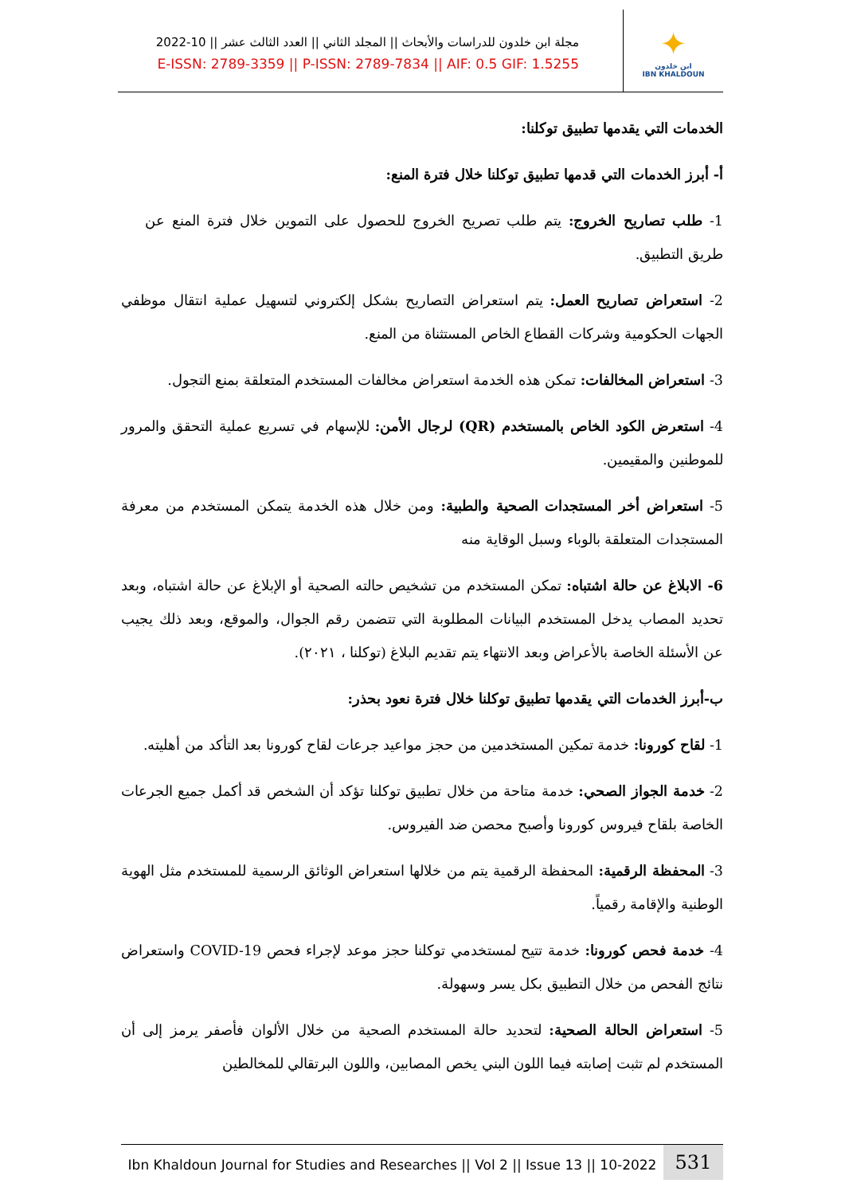مجلة ابن خلدون للدراسات والأبحاث || المجلد الثاني || العدد الثالث عشر || 10-2022
E-ISSN: 2789-3359 || P-ISSN: 2789-7834 || AIF: 0.5 GIF: 1.5255
✦
ابن خلدون
IBN KHALDOUN
الخدمات التي يقدمها تطبيق توكلنا:
أ- أبرز الخدمات التي قدمها تطبيق توكلنا خلال فترة المنع:
1- طلب تصاريح الخروج: يتم طلب تصريح الخروج للحصول على التموين خلال فترة المنع عن طريق التطبيق.
2- استعراض تصاريح العمل: يتم استعراض التصاريح بشكل إلكتروني لتسهيل عملية انتقال موظفي الجهات الحكومية وشركات القطاع الخاص المستثناة من المنع.
3- استعراض المخالفات: تمكن هذه الخدمة استعراض مخالفات المستخدم المتعلقة بمنع التجول.
4- استعرض الكود الخاص بالمستخدم (QR) لرجال الأمن: للإسهام في تسريع عملية التحقق والمرور للموطنين والمقيمين.
5- استعراض أخر المستجدات الصحية والطبية: ومن خلال هذه الخدمة يتمكن المستخدم من معرفة المستجدات المتعلقة بالوباء وسبل الوقاية منه
6- الابلاغ عن حالة اشتباه: تمكن المستخدم من تشخيص حالته الصحية أو الإبلاغ عن حالة اشتباه، وبعد تحديد المصاب يدخل المستخدم البيانات المطلوبة التي تتضمن رقم الجوال، والموقع، وبعد ذلك يجيب عن الأسئلة الخاصة بالأعراض وبعد الانتهاء يتم تقديم البلاغ (توكلنا ، ٢٠٢١).
ب-أبرز الخدمات التي يقدمها تطبيق توكلنا خلال فترة نعود بحذر:
1- لقاح كورونا: خدمة تمكين المستخدمين من حجز مواعيد جرعات لقاح كورونا بعد التأكد من أهليته.
2- خدمة الجواز الصحي: خدمة متاحة من خلال تطبيق توكلنا تؤكد أن الشخص قد أكمل جميع الجرعات الخاصة بلقاح فيروس كورونا وأصبح محصن ضد الفيروس.
3- المحفظة الرقمية: المحفظة الرقمية يتم من خلالها استعراض الوثائق الرسمية للمستخدم مثل الهوية الوطنية والإقامة رقمياً.
4- خدمة فحص كورونا: خدمة تتيح لمستخدمي توكلنا حجز موعد لإجراء فحص COVID-19 واستعراض نتائج الفحص من خلال التطبيق بكل يسر وسهولة.
5- استعراض الحالة الصحية: لتحديد حالة المستخدم الصحية من خلال الألوان فأصفر يرمز إلى أن المستخدم لم تثبت إصابته فيما اللون البني يخص المصابين، واللون البرتقالي للمخالطين
Ibn Khaldoun Journal for Studies and Researches || Vol 2 || Issue 13 || 10-2022
531